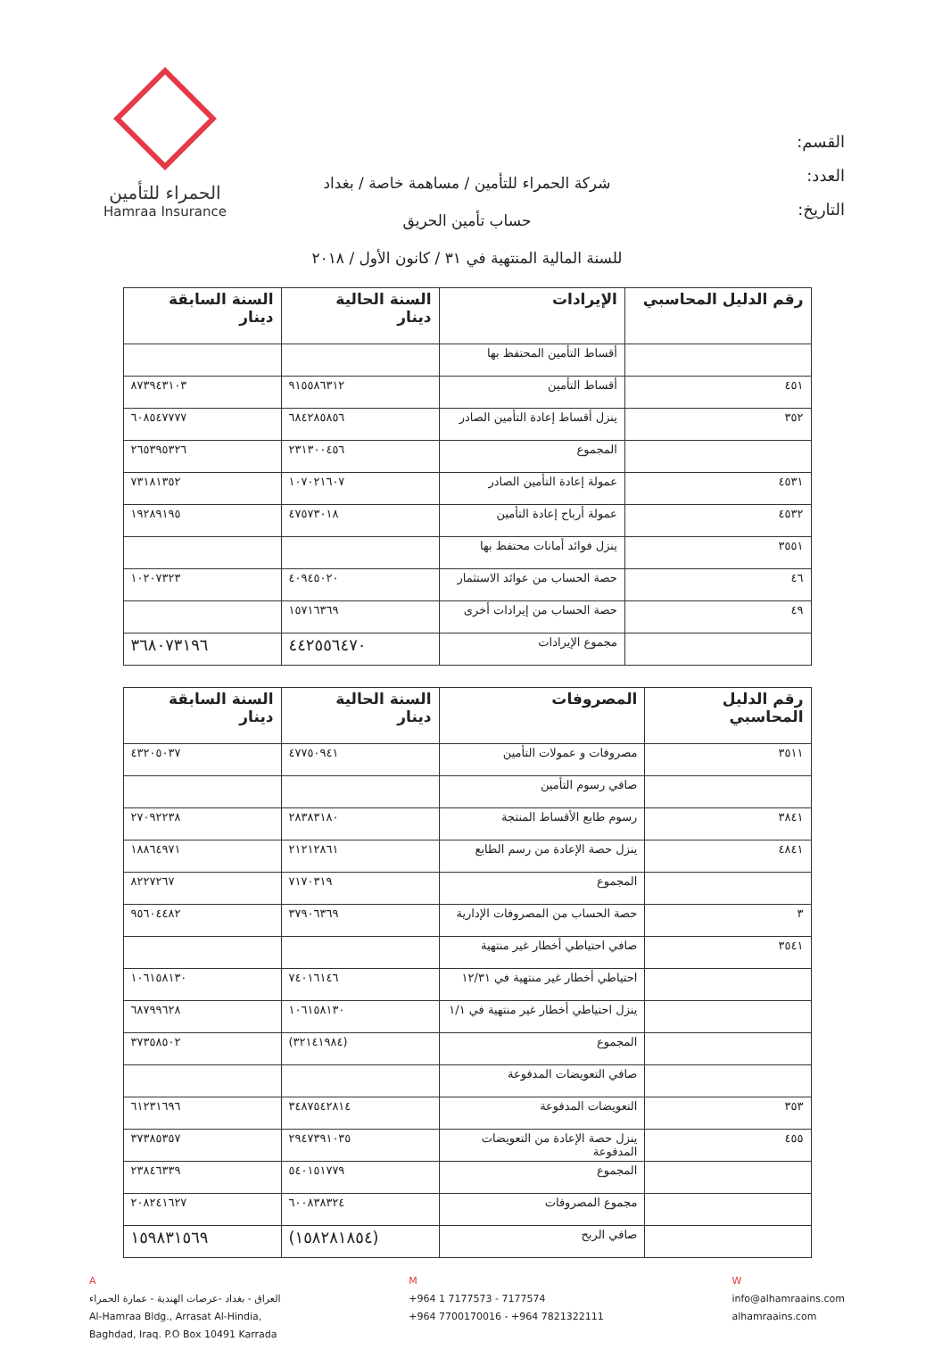الحمراء للتأمين
Hamraa Insurance
القسم:
العدد:
التاريخ:
شركة الحمراء للتأمين / مساهمة خاصة / بغداد
حساب تأمين الحريق
للسنة المالية المنتهية في ٣١ / كانون الأول / ٢٠١٨
| رقم الدليل المحاسبي | الإيرادات | السنة الحالية دينار | السنة السابقة دينار |
| --- | --- | --- | --- |
| | أقساط التأمين المحتفظ بها | | |
| ٤٥١ | أقساط التأمين | ٩١٥٥٨٦٣١٢ | ٨٧٣٩٤٣١٠٣ |
| ٣٥٢ | ينزل أقساط إعادة التأمين الصادر | ٦٨٤٢٨٥٨٥٦ | ٦٠٨٥٤٧٧٧٧ |
| | المجموع | ٢٣١٣٠٠٤٥٦ | ٢٦٥٣٩٥٣٢٦ |
| ٤٥٣١ | عمولة إعادة التأمين الصادر | ١٠٧٠٢١٦٠٧ | ٧٣١٨١٣٥٢ |
| ٤٥٣٢ | عمولة أرباح إعادة التأمين | ٤٧٥٧٣٠١٨ | ١٩٢٨٩١٩٥ |
| ٣٥٥١ | ينزل فوائد أمانات محتفظ بها | | |
| ٤٦ | حصة الحساب من عوائد الاستثمار | ٤٠٩٤٥٠٢٠ | ١٠٢٠٧٣٢٣ |
| ٤٩ | حصة الحساب من إيرادات أخرى | ١٥٧١٦٣٦٩ | |
| | مجموع الإيرادات | ٤٤٢٥٥٦٤٧٠ | ٣٦٨٠٧٣١٩٦ |
| رقم الدليل المحاسبي | المصروفات | السنة الحالية دينار | السنة السابقة دينار |
| --- | --- | --- | --- |
| ٣٥١١ | مصروفات و عمولات التأمين | ٤٧٧٥٠٩٤١ | ٤٣٢٠٥٠٣٧ |
| | صافي رسوم التأمين | | |
| ٣٨٤١ | رسوم طابع الأقساط المنتجة | ٢٨٣٨٣١٨٠ | ٢٧٠٩٢٢٣٨ |
| ٤٨٤١ | ينزل حصة الإعادة من رسم الطابع | ٢١٢١٢٨٦١ | ١٨٨٦٤٩٧١ |
| | المجموع | ٧١٧٠٣١٩ | ٨٢٢٧٢٦٧ |
| ٣ | حصة الحساب من المصروفات الإدارية | ٣٧٩٠٦٣٦٩ | ٩٥٦٠٤٤٨٢ |
| ٣٥٤١ | صافي احتياطي أخطار غير منتهية | | |
| | احتياطي أخطار غير منتهية في ١٢/٣١ | ٧٤٠١٦١٤٦ | ١٠٦١٥٨١٣٠ |
| | ينزل احتياطي أخطار غير منتهية في ١/١ | ١٠٦١٥٨١٣٠ | ٦٨٧٩٩٦٢٨ |
| | المجموع | (٣٢١٤١٩٨٤) | ٣٧٣٥٨٥٠٢ |
| | صافي التعويضات المدفوعة | | |
| ٣٥٣ | التعويضات المدفوعة | ٣٤٨٧٥٤٢٨١٤ | ٦١٢٣١٦٩٦ |
| ٤٥٥ | ينزل حصة الإعادة من التعويضات المدفوعة | ٢٩٤٧٣٩١٠٣٥ | ٣٧٣٨٥٣٥٧ |
| | المجموع | ٥٤٠١٥١٧٧٩ | ٢٣٨٤٦٣٣٩ |
| | مجموع المصروفات | ٦٠٠٨٣٨٣٢٤ | ٢٠٨٢٤١٦٢٧ |
| | صافي الربح | (١٥٨٢٨١٨٥٤) | ١٥٩٨٣١٥٦٩ |
A
العراق - بغداد -عرصات الهندية - عمارة الحمراء
Al-Hamraa Bldg., Arrasat Al-Hindia,
Baghdad, Iraq. P.O Box 10491 Karrada
M
+964 1 7177573 - 7177574
+964 7700170016 - +964 7821322111
W
info@alhamraains.com
alhamraains.com